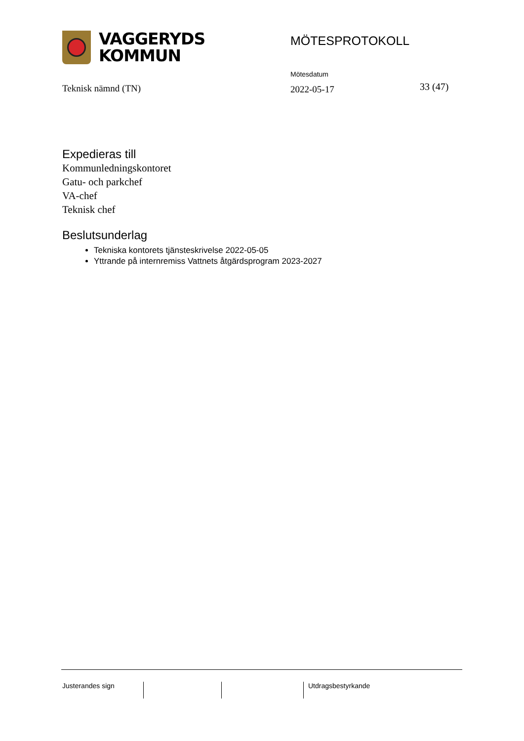VAGGERYDS
KOMMUN
MÖTESPROTOKOLL
Teknisk nämnd (TN)
Mötesdatum
2022-05-17
33 (47)
Expedieras till
Kommunledningskontoret
Gatu- och parkchef
VA-chef
Teknisk chef
Beslutsunderlag
Tekniska kontorets tjänsteskrivelse 2022-05-05
Yttrande på internremiss Vattnets åtgärdsprogram 2023-2027
Justerandes sign Utdragsbestyrkande